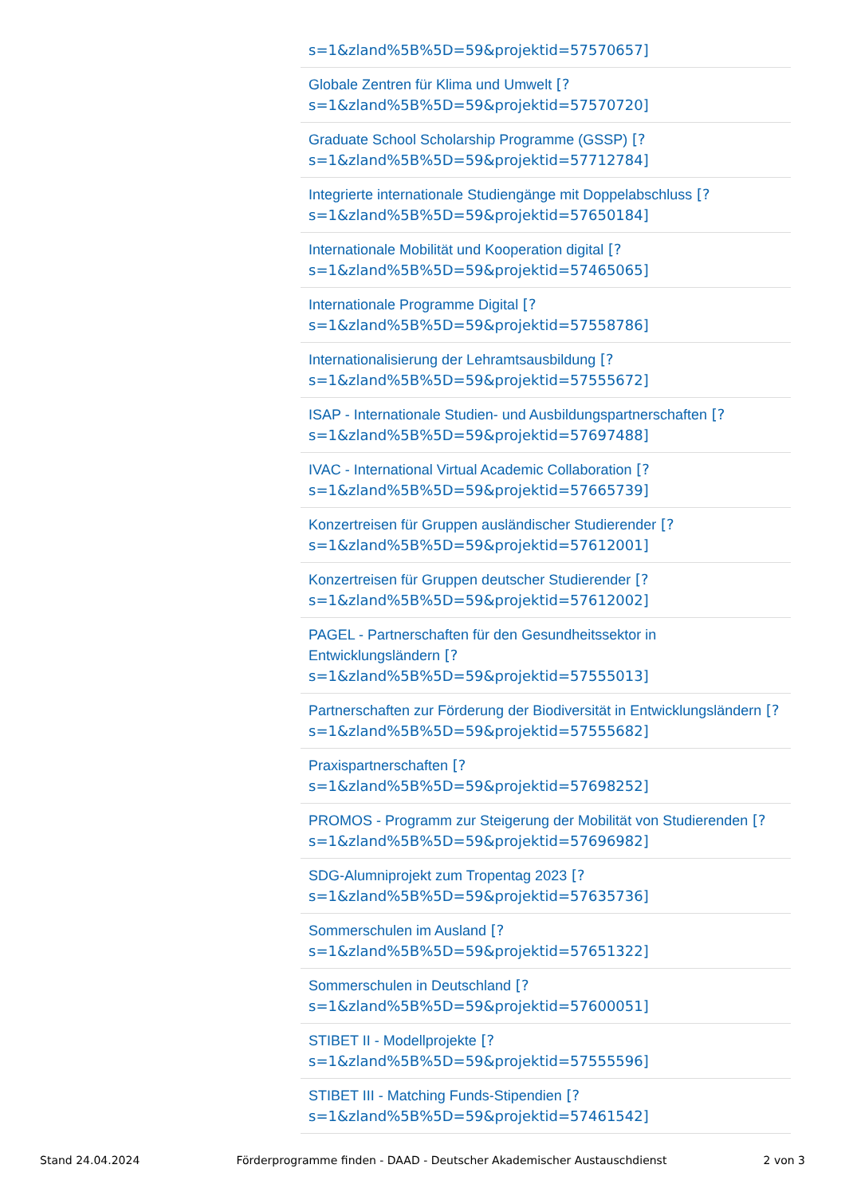s=1&zland%5B%5D=59&projektid=57570657]
Globale Zentren für Klima und Umwelt [?
s=1&zland%5B%5D=59&projektid=57570720]
Graduate School Scholarship Programme (GSSP) [?
s=1&zland%5B%5D=59&projektid=57712784]
Integrierte internationale Studiengänge mit Doppelabschluss [?
s=1&zland%5B%5D=59&projektid=57650184]
Internationale Mobilität und Kooperation digital [?
s=1&zland%5B%5D=59&projektid=57465065]
Internationale Programme Digital [?
s=1&zland%5B%5D=59&projektid=57558786]
Internationalisierung der Lehramtsausbildung [?
s=1&zland%5B%5D=59&projektid=57555672]
ISAP - Internationale Studien- und Ausbildungspartnerschaften [?
s=1&zland%5B%5D=59&projektid=57697488]
IVAC - International Virtual Academic Collaboration [?
s=1&zland%5B%5D=59&projektid=57665739]
Konzertreisen für Gruppen ausländischer Studierender [?
s=1&zland%5B%5D=59&projektid=57612001]
Konzertreisen für Gruppen deutscher Studierender [?
s=1&zland%5B%5D=59&projektid=57612002]
PAGEL - Partnerschaften für den Gesundheitssektor in
Entwicklungsländern [?
s=1&zland%5B%5D=59&projektid=57555013]
Partnerschaften zur Förderung der Biodiversität in Entwicklungsländern [?
s=1&zland%5B%5D=59&projektid=57555682]
Praxispartnerschaften [?
s=1&zland%5B%5D=59&projektid=57698252]
PROMOS - Programm zur Steigerung der Mobilität von Studierenden [?
s=1&zland%5B%5D=59&projektid=57696982]
SDG-Alumniprojekt zum Tropentag 2023 [?
s=1&zland%5B%5D=59&projektid=57635736]
Sommerschulen im Ausland [?
s=1&zland%5B%5D=59&projektid=57651322]
Sommerschulen in Deutschland [?
s=1&zland%5B%5D=59&projektid=57600051]
STIBET II - Modellprojekte [?
s=1&zland%5B%5D=59&projektid=57555596]
STIBET III - Matching Funds-Stipendien [?
s=1&zland%5B%5D=59&projektid=57461542]
Stand 24.04.2024 Förderprogramme finden - DAAD - Deutscher Akademischer Austauschdienst 2 von 3